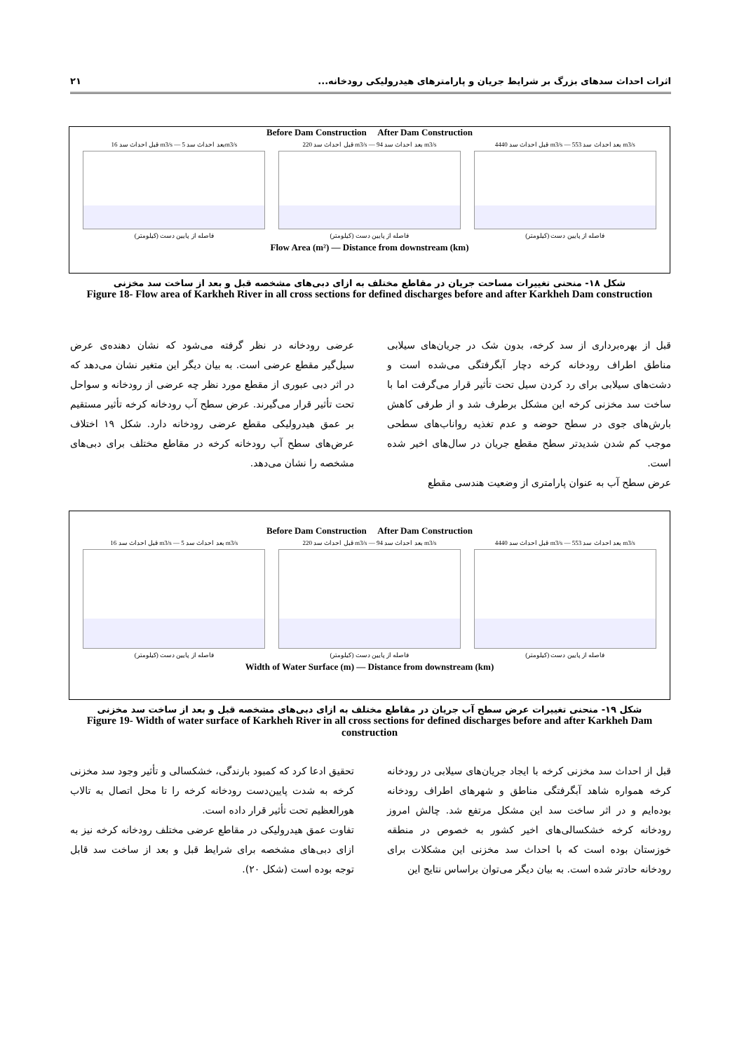اثرات احداث سدهای بزرگ بر شرایط جریان و پارامترهای هیدرولیکی رودخانه... ۲۱
Before Dam Construction After Dam Construction
قبل احداث سد 16 m3/s — بعد احداث سد 5m3/s
فاصله از پایین دست (کیلومتر)
قبل احداث سد 220 m3/s — بعد احداث سد 94 m3/s
فاصله از پایین دست (کیلومتر)
قبل احداث سد 4440 m3/s — بعد احداث سد 553 m3/s
فاصله از پایین دست (کیلومتر)
Flow Area (m²) — Distance from downstream (km)
شکل ۱۸- منحنی تغییرات مساحت جریان در مقاطع مختلف به ازای دبی‌های مشخصه قبل و بعد از ساخت سد مخزنی
Figure 18- Flow area of Karkheh River in all cross sections for defined discharges before and after Karkheh Dam construction
قبل از بهره‌برداری از سد کرخه، بدون شک در جریان‌های سیلابی مناطق اطراف رودخانه کرخه دچار آبگرفتگی می‌شده است و دشت‌های سیلابی برای رد کردن سیل تحت تأثیر قرار می‌گرفت اما با ساخت سد مخزنی کرخه این مشکل برطرف شد و از طرفی کاهش بارش‌های جوی در سطح حوضه و عدم تغذیه رواناب‌های سطحی موجب کم شدن شدیدتر سطح مقطع جریان در سال‌های اخیر شده است.
عرض سطح آب به عنوان پارامتری از وضعیت هندسی مقطع
عرضی رودخانه در نظر گرفته می‌شود که نشان دهنده‌ی عرض سیل‌گیر مقطع عرضی است. به بیان دیگر این متغیر نشان می‌دهد که در اثر دبی عبوری از مقطع مورد نظر چه عرضی از رودخانه و سواحل تحت تأثیر قرار می‌گیرند. عرض سطح آب رودخانه کرخه تأثیر مستقیم بر عمق هیدرولیکی مقطع عرضی رودخانه دارد. شکل ۱۹ اختلاف عرض‌های سطح آب رودخانه کرخه در مقاطع مختلف برای دبی‌های مشخصه را نشان می‌دهد.
Before Dam Construction After Dam Construction
قبل احداث سد 16 m3/s — بعد احداث سد 5 m3/s
فاصله از پایین دست (کیلومتر)
قبل احداث سد 220 m3/s — بعد احداث سد 94 m3/s
فاصله از پایین دست (کیلومتر)
قبل احداث سد 4440 m3/s — بعد احداث سد 553 m3/s
فاصله از پایین دست (کیلومتر)
Width of Water Surface (m) — Distance from downstream (km)
شکل ۱۹- منحنی تغییرات عرض سطح آب جریان در مقاطع مختلف به ازای دبی‌های مشخصه قبل و بعد از ساخت سد مخزنی
Figure 19- Width of water surface of Karkheh River in all cross sections for defined discharges before and after Karkheh Dam construction
قبل از احداث سد مخزنی کرخه با ایجاد جریان‌های سیلابی در رودخانه کرخه همواره شاهد آبگرفتگی مناطق و شهرهای اطراف رودخانه بوده‌ایم و در اثر ساخت سد این مشکل مرتفع شد. چالش امروز رودخانه کرخه خشکسالی‌های اخیر کشور به خصوص در منطقه خوزستان بوده است که با احداث سد مخزنی این مشکلات برای رودخانه حادتر شده است. به بیان دیگر می‌توان براساس نتایج این
تحقیق ادعا کرد که کمبود بارندگی، خشکسالی و تأثیر وجود سد مخزنی کرخه به شدت پایین‌دست رودخانه کرخه را تا محل اتصال به تالاب هورالعظیم تحت تأثیر قرار داده است.
تفاوت عمق هیدرولیکی در مقاطع عرضی مختلف رودخانه کرخه نیز به ازای دبی‌های مشخصه برای شرایط قبل و بعد از ساخت سد قابل توجه بوده است (شکل ۲۰).